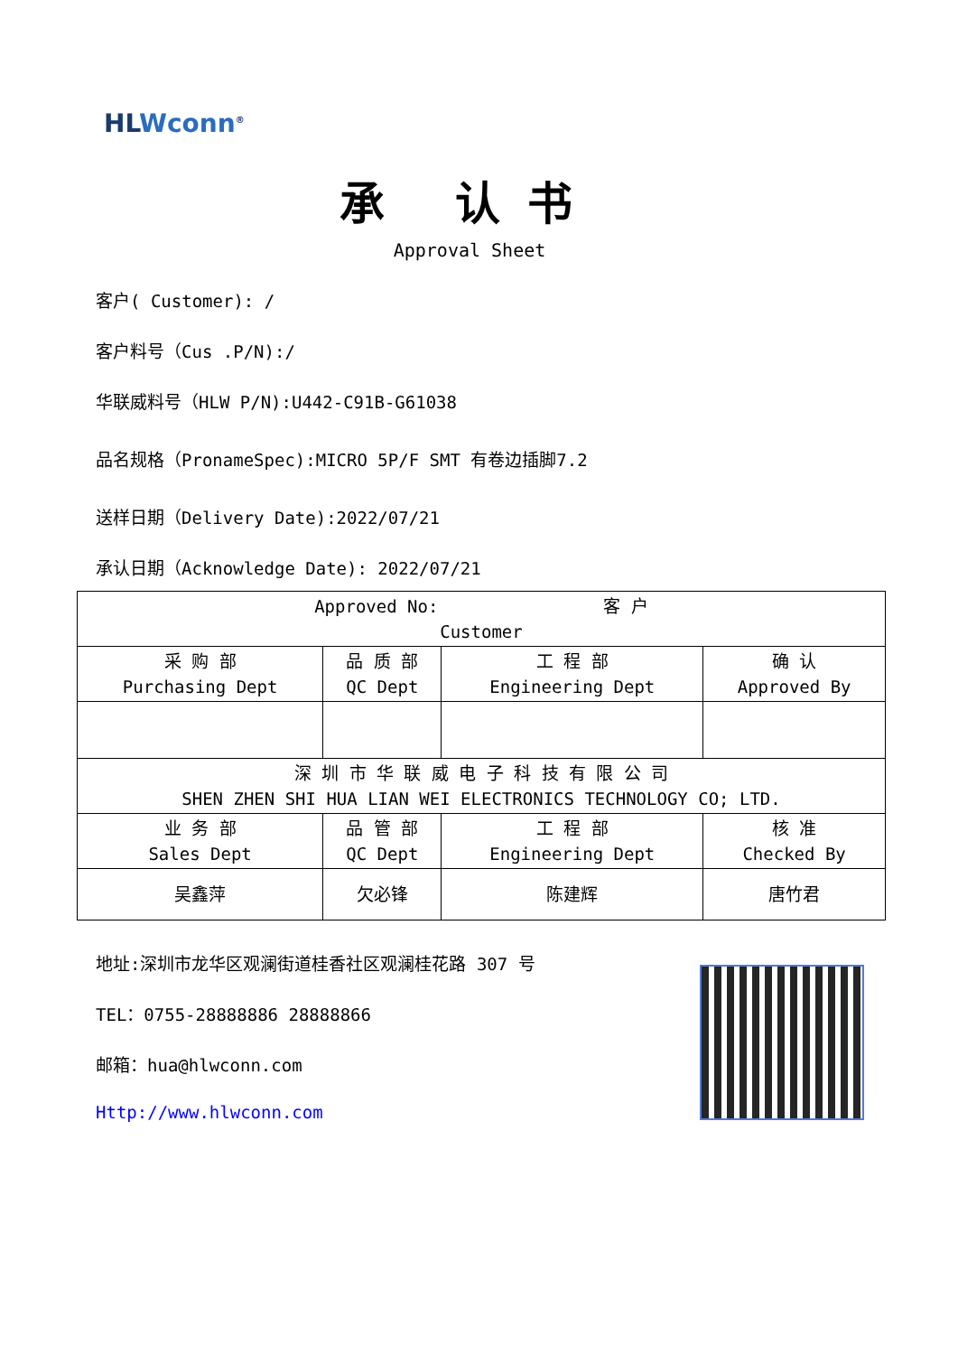HLWconn<sup>®</sup>
承 认书
Approval Sheet
客户( Customer): /
客户料号（Cus .P/N):/
华联威料号（HLW P/N):U442-C91B-G61038
品名规格（PronameSpec):MICRO 5P/F SMT 有卷边插脚7.2
送样日期（Delivery Date):2022/07/21
承认日期（Acknowledge Date): 2022/07/21
| Approved No: 客 户 Customer | | | |
| 采 购 部 Purchasing Dept | 品 质 部 QC Dept | 工 程 部 Engineering Dept | 确 认 Approved By |
| 深 圳 市 华 联 威 电 子 科 技 有 限 公 司 SHEN ZHEN SHI HUA LIAN WEI ELECTRONICS TECHNOLOGY CO; LTD. | | | |
| 业 务 部 Sales Dept | 品 管 部 QC Dept | 工 程 部 Engineering Dept | 核 准 Checked By |
| 吴鑫萍 | 欠必锋 | 陈建辉 | 唐竹君 |
地址:深圳市龙华区观澜街道桂香社区观澜桂花路 307 号
TEL：0755-28888886 28888866
邮箱：hua@hlwconn.com
Http://www.hlwconn.com